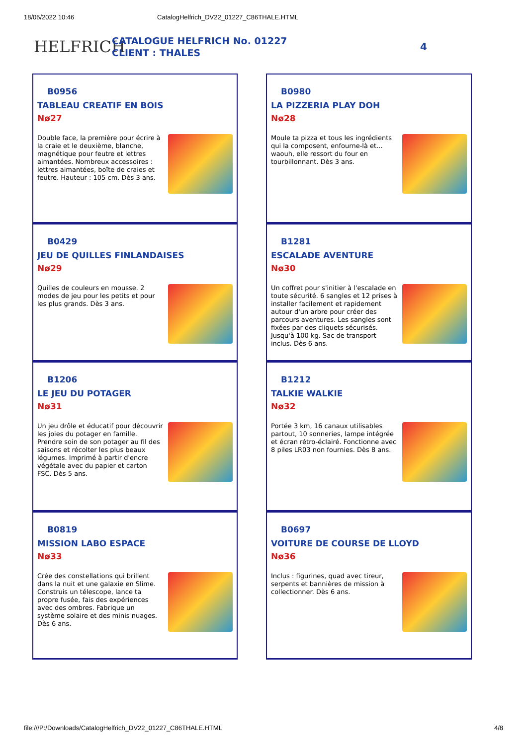18/05/2022 10:46 CatalogHelfrich_DV22_01227_C86THALE.HTML
HELFRICH
CATALOGUE HELFRICH No. 01227
CLIENT : THALES
4
B0956
TABLEAU CREATIF EN BOIS
Nø27
Double face, la première pour écrire à la craie et le deuxième, blanche, magnétique pour feutre et lettres aimantées. Nombreux accessoires : lettres aimantées, boîte de craies et feutre. Hauteur : 105 cm. Dès 3 ans.
B0980
LA PIZZERIA PLAY DOH
Nø28
Moule ta pizza et tous les ingrédients qui la composent, enfourne-là et... waouh, elle ressort du four en tourbillonnant. Dès 3 ans.
B0429
JEU DE QUILLES FINLANDAISES
Nø29
Quilles de couleurs en mousse. 2 modes de jeu pour les petits et pour les plus grands. Dès 3 ans.
B1281
ESCALADE AVENTURE
Nø30
Un coffret pour s'initier à l'escalade en toute sécurité. 6 sangles et 12 prises à installer facilement et rapidement autour d'un arbre pour créer des parcours aventures. Les sangles sont fixées par des cliquets sécurisés. Jusqu'à 100 kg. Sac de transport inclus. Dès 6 ans.
B1206
LE JEU DU POTAGER
Nø31
Un jeu drôle et éducatif pour découvrir les joies du potager en famille. Prendre soin de son potager au fil des saisons et récolter les plus beaux légumes. Imprimé à partir d'encre végétale avec du papier et carton FSC. Dès 5 ans.
B1212
TALKIE WALKIE
Nø32
Portée 3 km, 16 canaux utilisables partout, 10 sonneries, lampe intégrée et écran rétro-éclairé. Fonctionne avec 8 piles LR03 non fournies. Dès 8 ans.
B0819
MISSION LABO ESPACE
Nø33
Crée des constellations qui brillent dans la nuit et une galaxie en Slime. Construis un télescope, lance ta propre fusée, fais des expériences avec des ombres. Fabrique un système solaire et des minis nuages. Dès 6 ans.
B0697
VOITURE DE COURSE DE LLOYD
Nø36
Inclus : figurines, quad avec tireur, serpents et bannières de mission à collectionner. Dès 6 ans.
file:///P:/Downloads/CatalogHelfrich_DV22_01227_C86THALE.HTML 4/8